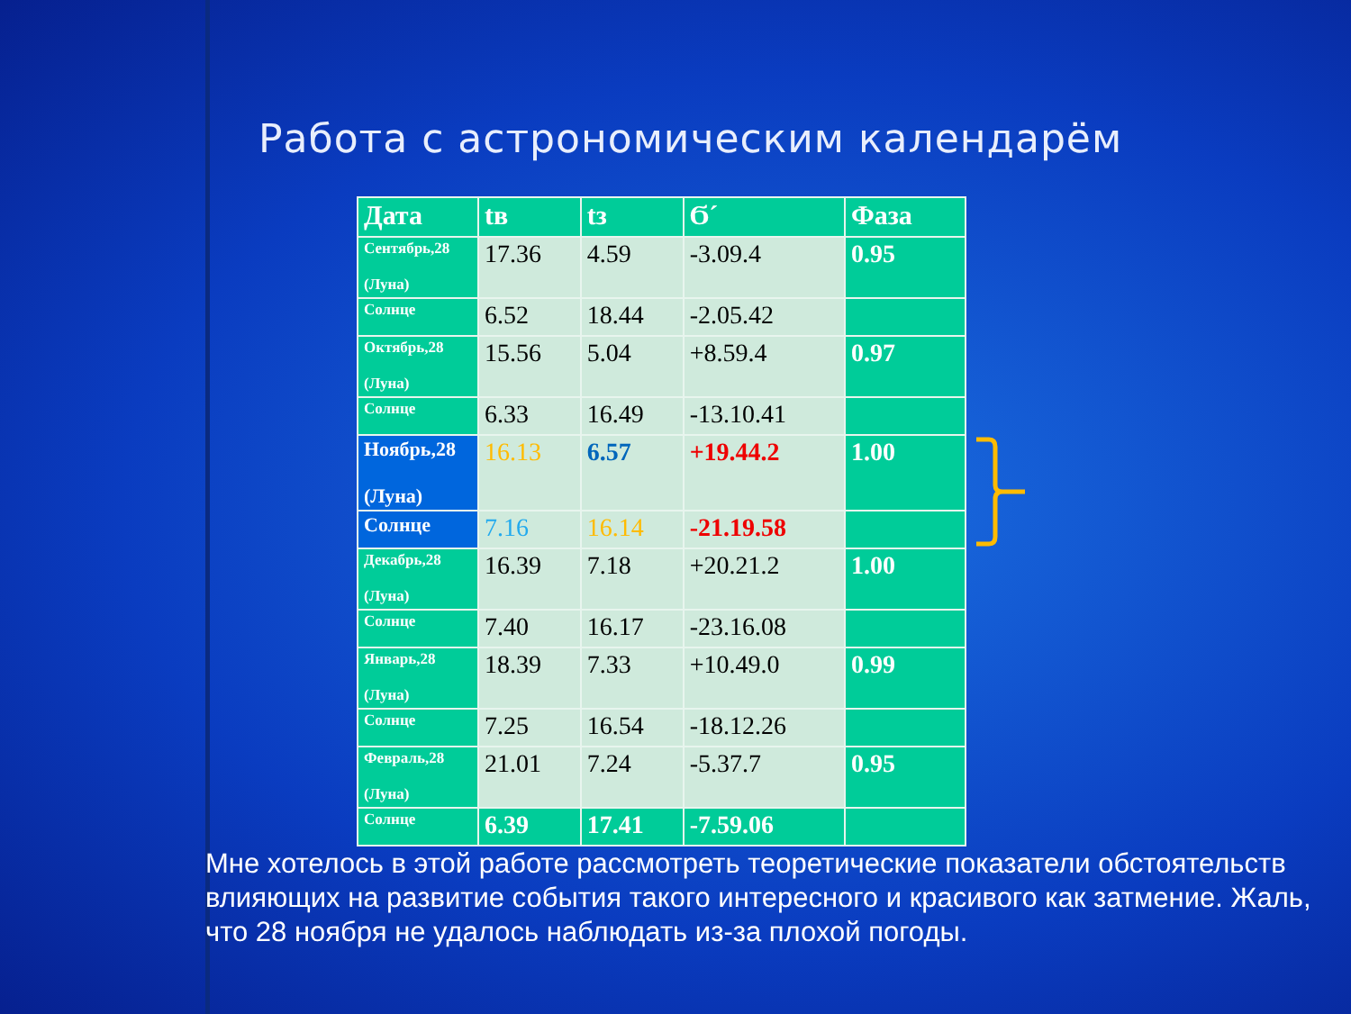Работа с астрономическим календарём
| Дата | tв | tз | Ϭ´ | Фаза |
| --- | --- | --- | --- | --- |
| Сентябрь,28 (Луна) | 17.36 | 4.59 | -3.09.4 | 0.95 |
| Солнце | 6.52 | 18.44 | -2.05.42 | |
| Октябрь,28 (Луна) | 15.56 | 5.04 | +8.59.4 | 0.97 |
| Солнце | 6.33 | 16.49 | -13.10.41 | |
| Ноябрь,28 (Луна) | 16.13 | 6.57 | +19.44.2 | 1.00 |
| Солнце | 7.16 | 16.14 | -21.19.58 | |
| Декабрь,28 (Луна) | 16.39 | 7.18 | +20.21.2 | 1.00 |
| Солнце | 7.40 | 16.17 | -23.16.08 | |
| Январь,28 (Луна) | 18.39 | 7.33 | +10.49.0 | 0.99 |
| Солнце | 7.25 | 16.54 | -18.12.26 | |
| Февраль,28 (Луна) | 21.01 | 7.24 | -5.37.7 | 0.95 |
| Солнце | 6.39 | 17.41 | -7.59.06 | |
Мне хотелось в этой работе рассмотреть теоретические показатели обстоятельств влияющих на развитие события такого интересного и красивого как затмение. Жаль, что 28 ноября не удалось наблюдать из-за плохой погоды.